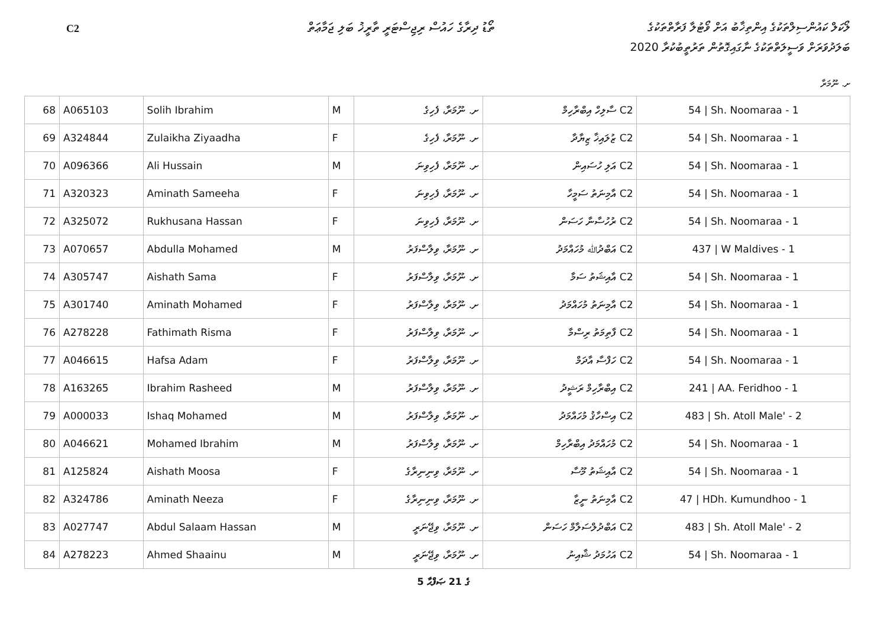C2
ތޯޑު ދިރާގެ ހައުސް ރިޖިސްޓަރީ ތާރީޚު ބަލި ޖަމާޢަތް
ލޯކަލް ކައުންސިލްތަކުގެ އިންތިޚާބު އަށް ވޯޓުލާ ފަރާތްތަކުގެ
ބަލަދުވަރަށް ވަސީލަތްތަކުގެ ނާގައިގޮތުން ތަރުތީބުކުރާ 2020
ށ. ނޫމަރާ
| 68 | A065103 | Solih Ibrahim | M | ށ. ނޫމަރާ، ފެހިގެ | C2 ސާލިހް އިބްރާހިމް | 54 / Sh. Noomaraa - 1 |
| 69 | A324844 | Zulaikha Ziyaadha | F | ށ. ނޫމަރާ، ފެހިގެ | C2 ޒުލައިޚާ ޒިޔާދާ | 54 / Sh. Noomaraa - 1 |
| 70 | A096366 | Ali Hussain | M | ށ. ނޫމަރާ، ފެހިވިނަ | C2 އަލި ހުސައިން | 54 / Sh. Noomaraa - 1 |
| 71 | A320323 | Aminath Sameeha | F | ށ. ނޫމަރާ، ފެހިވިނަ | C2 އާމިނަތު ސަމީހާ | 54 / Sh. Noomaraa - 1 |
| 72 | A325072 | Rukhusana Hassan | F | ށ. ނޫމަރާ، ފެހިވިނަ | C2 ރުހުސާނާ ހަސަން | 54 / Sh. Noomaraa - 1 |
| 73 | A070657 | Abdulla Mohamed | M | ށ. ނޫމަރާ، ވިލާސްފަރު | C2 އަބްދުﷲ މުހައްމަދު | 437 / W Maldives - 1 |
| 74 | A305747 | Aishath Sama | F | ށ. ނޫމަރާ، ވިލާސްފަރު | C2 އާއިޝަތު ސަމާ | 54 / Sh. Noomaraa - 1 |
| 75 | A301740 | Aminath Mohamed | F | ށ. ނޫމަރާ، ވިލާސްފަރު | C2 އާމިނަތު މުހައްމަދު | 54 / Sh. Noomaraa - 1 |
| 76 | A278228 | Fathimath Risma | F | ށ. ނޫމަރާ، ވިލާސްފަރު | C2 ފާތިމަތު ރިސްމާ | 54 / Sh. Noomaraa - 1 |
| 77 | A046615 | Hafsa Adam | F | ށ. ނޫމަރާ، ވިލާސްފަރު | C2 ހަފްސާ އާދަމް | 54 / Sh. Noomaraa - 1 |
| 78 | A163265 | Ibrahim Rasheed | M | ށ. ނޫމަރާ، ވިލާސްފަރު | C2 އިބްރާހިމް ރަޝީދު | 241 / AA. Feridhoo - 1 |
| 79 | A000033 | Ishaq Mohamed | M | ށ. ނޫމަރާ، ވިލާސްފަރު | C2 އިސްހާޤު މުހައްމަދު | 483 / Sh. Atoll Male' - 2 |
| 80 | A046621 | Mohamed Ibrahim | M | ށ. ނޫމަރާ، ވިލާސްފަރު | C2 މުހައްމަދު އިބްރާހިމް | 54 / Sh. Noomaraa - 1 |
| 81 | A125824 | Aishath Moosa | F | ށ. ނޫމަރާ، ވިނިނިރާގެ | C2 އާއިޝަތު މޫސާ | 54 / Sh. Noomaraa - 1 |
| 82 | A324786 | Aminath Neeza | F | ށ. ނޫމަރާ، ވިނިނިރާގެ | C2 އާމިނަތު ނީޒާ | 47 / HDh. Kumundhoo - 1 |
| 83 | A027747 | Abdul Salaam Hassan | M | ށ. ނޫމަރާ، ވިޖޭނަރީ | C2 އަބްދުލްސަލާމް ހަސަން | 483 / Sh. Atoll Male' - 2 |
| 84 | A278223 | Ahmed Shaainu | M | ށ. ނޫމަރާ، ވިޖޭނަރީ | C2 އަހުމަދު ޝާއިނު | 54 / Sh. Noomaraa - 1 |
5 ގެ 21 ޞަފްޙާ